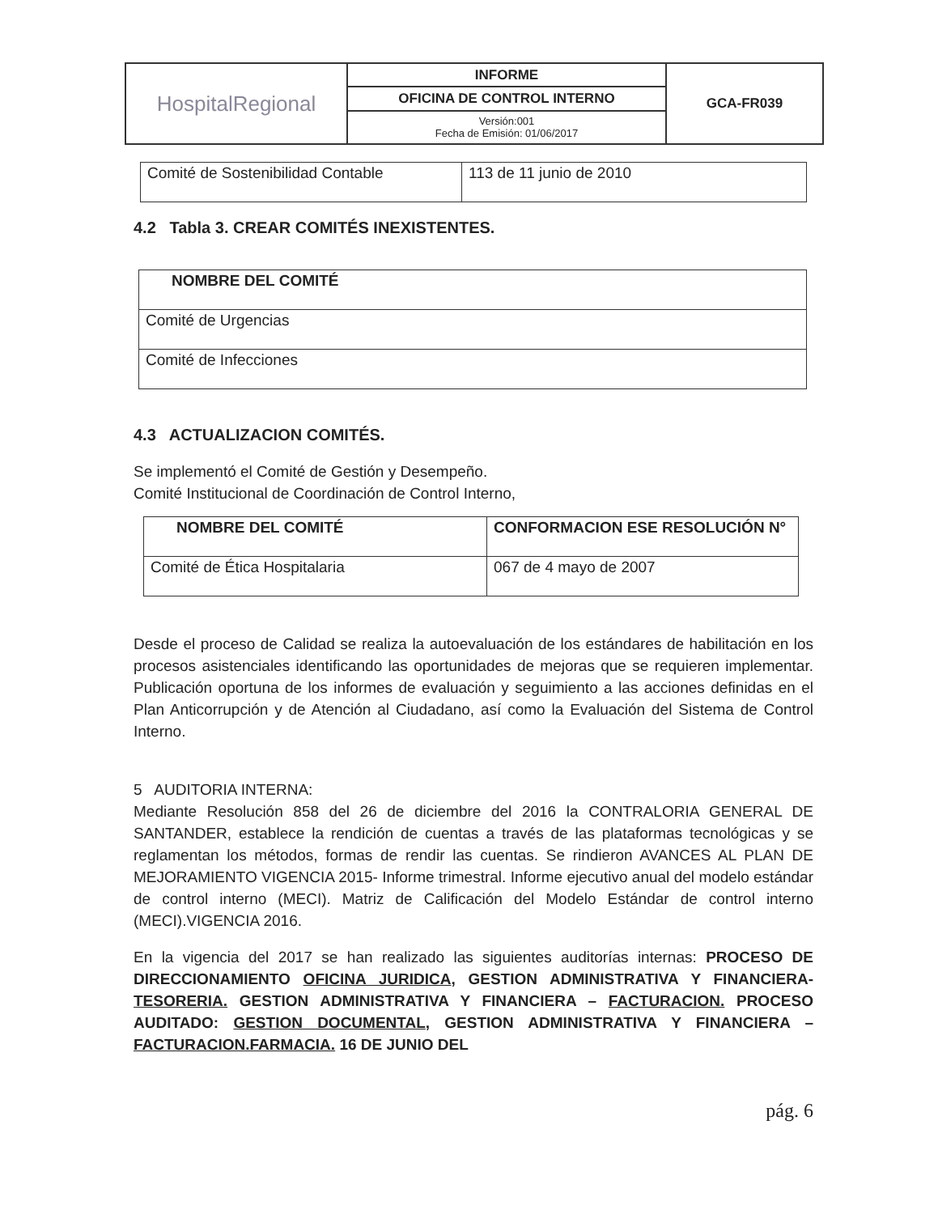| HospitalRegional | INFORME | GCA-FR039 |
| | OFICINA DE CONTROL INTERNO | |
| | Versión:001 Fecha de Emisión: 01/06/2017 | |
| Comité de Sostenibilidad Contable | 113 de 11 junio de 2010 |
4.2 Tabla 3. CREAR COMITÉS INEXISTENTES.
| NOMBRE DEL COMITÉ |
| --- |
| Comité de Urgencias |
| Comité de Infecciones |
4.3 ACTUALIZACION COMITÉS.
Se implementó el Comité de Gestión y Desempeño.
Comité Institucional de Coordinación de Control Interno,
| NOMBRE DEL COMITÉ | CONFORMACION ESE RESOLUCIÓN N° |
| --- | --- |
| Comité de Ética Hospitalaria | 067 de 4 mayo de 2007 |
Desde el proceso de Calidad se realiza la autoevaluación de los estándares de habilitación en los procesos asistenciales identificando las oportunidades de mejoras que se requieren implementar. Publicación oportuna de los informes de evaluación y seguimiento a las acciones definidas en el Plan Anticorrupción y de Atención al Ciudadano, así como la Evaluación del Sistema de Control Interno.
5 AUDITORIA INTERNA:
Mediante Resolución 858 del 26 de diciembre del 2016 la CONTRALORIA GENERAL DE SANTANDER, establece la rendición de cuentas a través de las plataformas tecnológicas y se reglamentan los métodos, formas de rendir las cuentas. Se rindieron AVANCES AL PLAN DE MEJORAMIENTO VIGENCIA 2015- Informe trimestral. Informe ejecutivo anual del modelo estándar de control interno (MECI). Matriz de Calificación del Modelo Estándar de control interno (MECI).VIGENCIA 2016.
En la vigencia del 2017 se han realizado las siguientes auditorías internas: PROCESO DE DIRECCIONAMIENTO OFICINA JURIDICA, GESTION ADMINISTRATIVA Y FINANCIERA- TESORERIA. GESTION ADMINISTRATIVA Y FINANCIERA – FACTURACION. PROCESO AUDITADO: GESTION DOCUMENTAL, GESTION ADMINISTRATIVA Y FINANCIERA –FACTURACION.FARMACIA. 16 DE JUNIO DEL
pág. 6